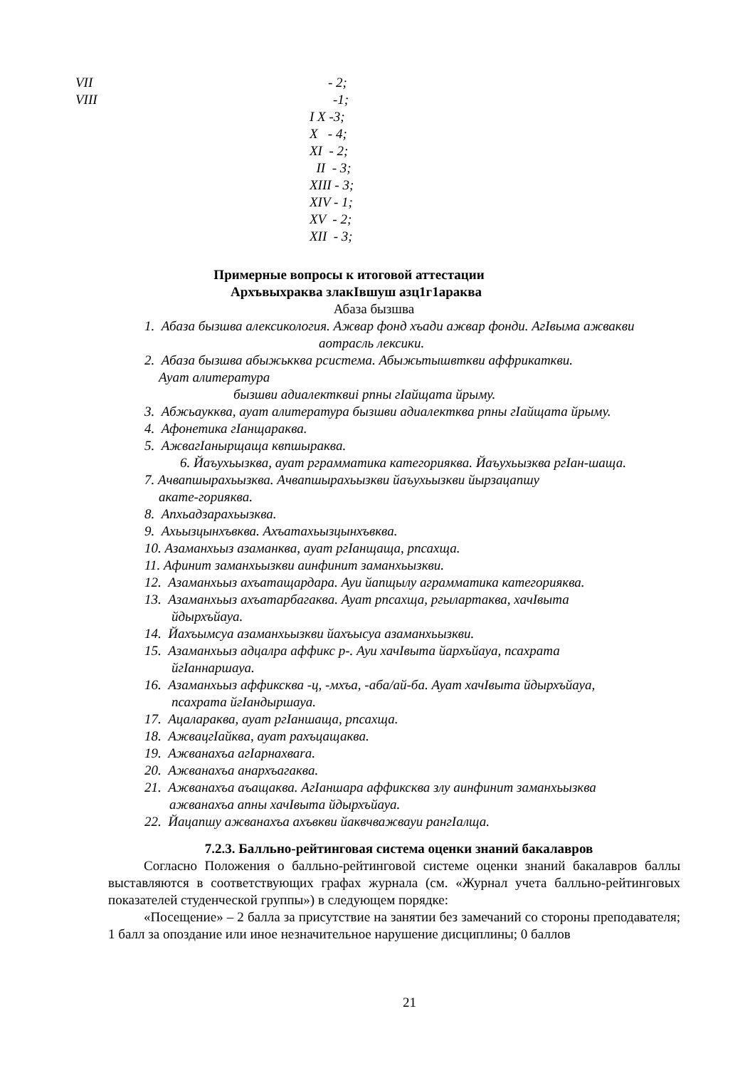VII - 2;
VIII -1;
I X -3;
X - 4;
XI - 2;
II - 3;
XIII - 3;
XIV - 1;
XV - 2;
XII - 3;
Примерные вопросы к итоговой аттестации
Архъвыхраква злакIвшуш азц1г1араква
Абаза бызшва
1. Абаза бызшва алексикология. Ажвар фонд хъади ажвар фонди. АгIвыма ажвакви
аотрасль лексики.
2. Абаза бызшва абыжькква рсистема. Абыжьтышвткви аффрикаткви.
Ауат алитература
бызшви адиалектквиі рпны гIайщата йрыму.
3. Абжьаукква, ауат алитература бызшви адиалектква рпны гIайщата йрыму.
4. Афонетика гIанщараква.
5. АжвагIанырщаща квпшыраква.
6. Йаъухьызква, ауат рграмматика категорияква. Йаъухьызква ргIан-шаща.
7. Ачвапшырахьызква. Ачвапшырахьызкви йаъухьызкви йырзацапшу
акате-горияква.
8. Апхьадзарахьызква.
9. Ахьызцынхъвква. Ахъатахьызцынхъвква.
10. Азаманхьыз азаманква, ауат ргIанщаща, рпсахща.
11. Афинит заманхьызкви аинфинит заманхьызкви.
12. Азаманхьыз ахъатащардара. Ауи йапщылу аграмматика категорияква.
13. Азаманхьыз ахъатарбагаква. Ауат рпсахща, ргылартаква, хачIвыта
йдырхъйауа.
14. Йахъымсуа азаманхьызкви йахъысуа азаманхьызкви.
15. Азаманхьыз адцалра аффикс р-. Ауи хачIвыта йархъйауа, псахрата
йгIаннаршауа.
16. Азаманхьыз аффиксква -ц, -мхъа, -аба/ай-ба. Ауат хачIвыта йдырхъйауа,
псахрата йгIандыршауа.
17. Ацалараква, ауат ргIаншаща, рпсахща.
18. АжвацгIайква, ауат рахъцащаква.
19. Ажванахъа агIарнахваrа.
20. Ажванахъа анархъагаква.
21. Ажванахъа аъащаква. АгIаншара аффиксква злу аинфинит заманхьызква
ажванахъа апны хачIвыта йдырхъйауа.
22. Йацапшу ажванахъа ахъвкви йаквчважвауи рангIалща.
7.2.3. Балльно-рейтинговая система оценки знаний бакалавров
Согласно Положения о балльно-рейтинговой системе оценки знаний бакалавров баллы выставляются в соответствующих графах журнала (см. «Журнал учета балльно-рейтинговых показателей студенческой группы») в следующем порядке:
«Посещение» – 2 балла за присутствие на занятии без замечаний со стороны преподавателя; 1 балл за опоздание или иное незначительное нарушение дисциплины; 0 баллов
21